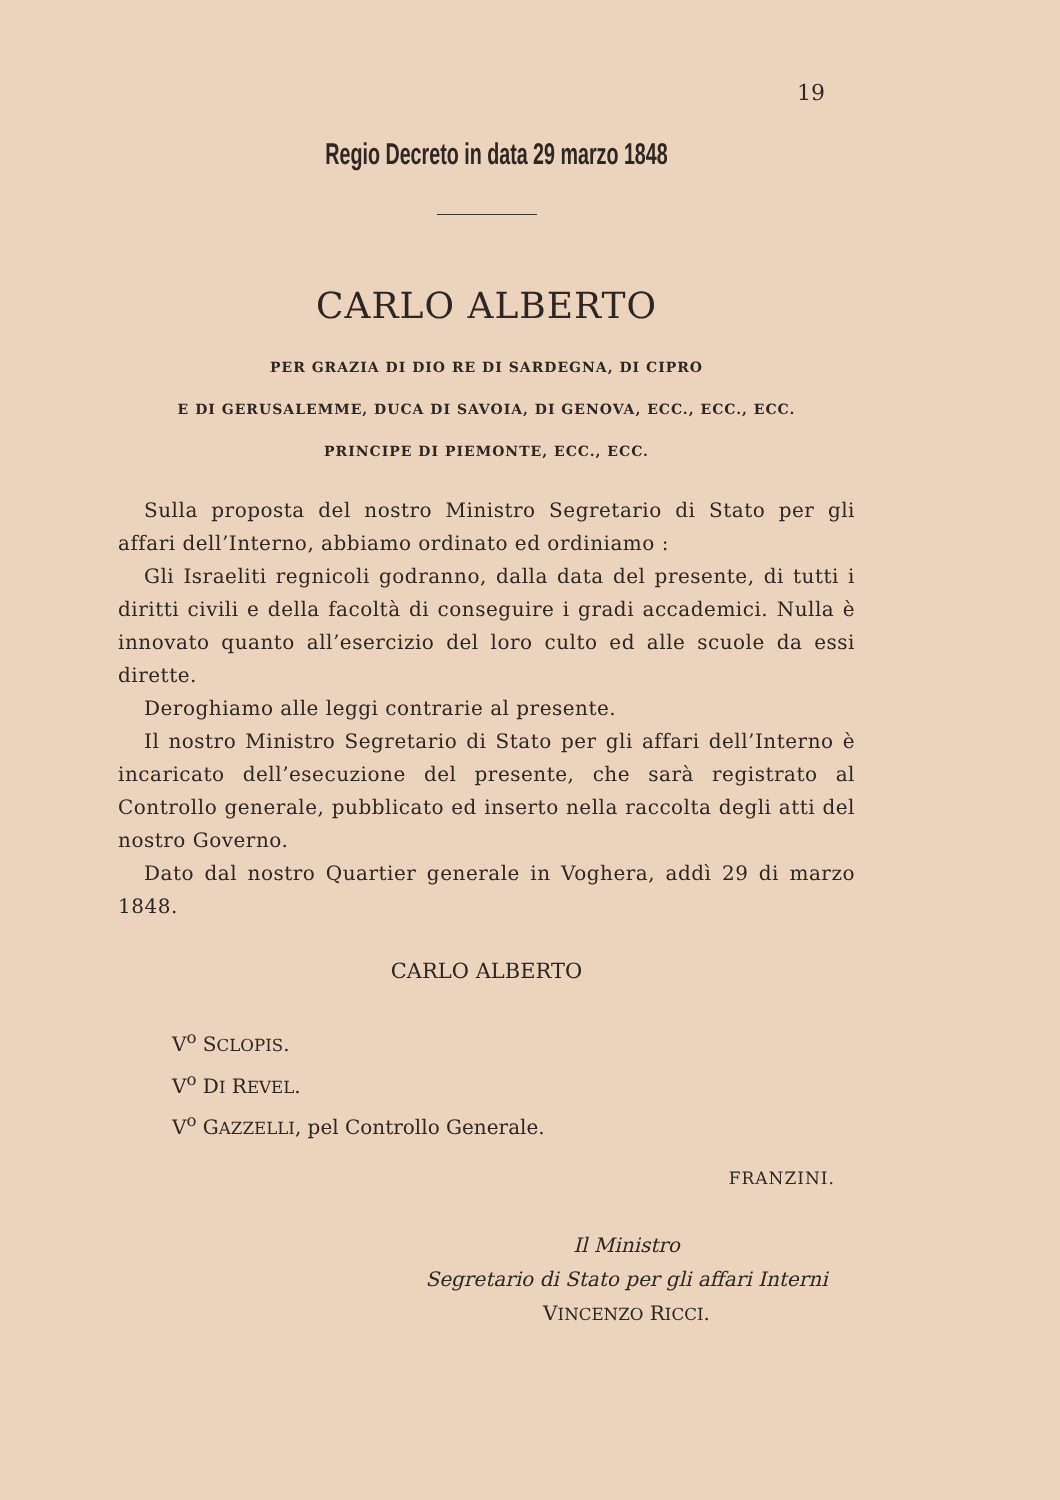19
Regio Decreto in data 29 marzo 1848
CARLO ALBERTO
PER GRAZIA DI DIO RE DI SARDEGNA, DI CIPRO
E DI GERUSALEMME, DUCA DI SAVOIA, DI GENOVA, ECC., ECC., ECC.
PRINCIPE DI PIEMONTE, ECC., ECC.
Sulla proposta del nostro Ministro Segretario di Stato per gli affari dell’Interno, abbiamo ordinato ed ordiniamo :
Gli Israeliti regnicoli godranno, dalla data del presente, di tutti i diritti civili e della facoltà di conseguire i gradi accademici. Nulla è innovato quanto all’esercizio del loro culto ed alle scuole da essi dirette.
Deroghiamo alle leggi contrarie al presente.
Il nostro Ministro Segretario di Stato per gli affari dell’Interno è incaricato dell’esecuzione del presente, che sarà registrato al Controllo generale, pubblicato ed inserto nella raccolta degli atti del nostro Governo.
Dato dal nostro Quartier generale in Voghera, addì 29 di marzo 1848.
CARLO ALBERTO
V<sup>o</sup> SCLOPIS.
V<sup>o</sup> DI REVEL.
V<sup>o</sup> GAZZELLI, pel Controllo Generale.
FRANZINI.
Il Ministro
Segretario di Stato per gli affari Interni
VINCENZO RICCI.